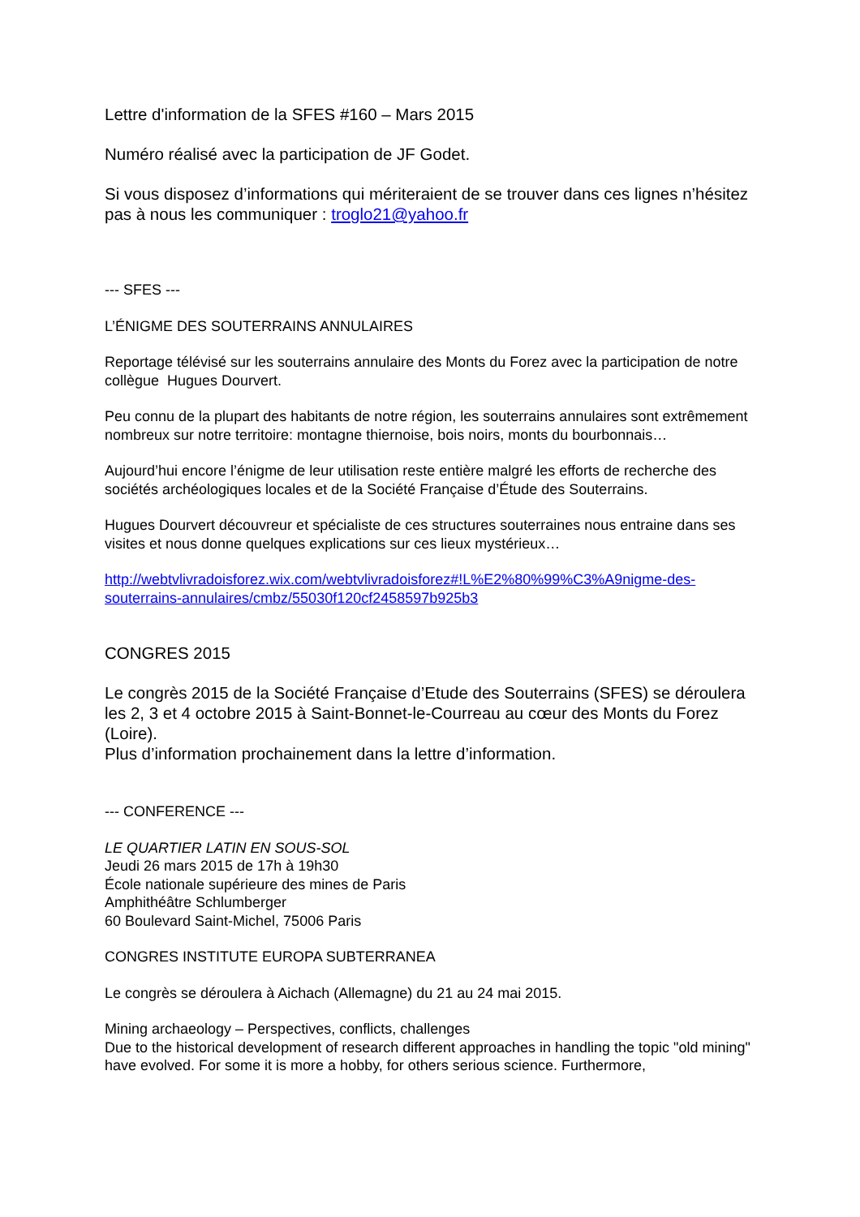Lettre d'information de la SFES #160 – Mars 2015
Numéro réalisé avec la participation de JF Godet.
Si vous disposez d’informations qui mériteraient de se trouver dans ces lignes n’hésitez pas à nous les communiquer : troglo21@yahoo.fr
--- SFES ---
L’ÉNIGME DES SOUTERRAINS ANNULAIRES
Reportage télévisé sur les souterrains annulaire des Monts du Forez avec la participation de notre collègue Hugues Dourvert.
Peu connu de la plupart des habitants de notre région, les souterrains annulaires sont extrêmement nombreux sur notre territoire: montagne thiernoise, bois noirs, monts du bourbonnais…
Aujourd’hui encore l’énigme de leur utilisation reste entière malgré les efforts de recherche des sociétés archéologiques locales et de la Société Française d’Étude des Souterrains.
Hugues Dourvert découvreur et spécialiste de ces structures souterraines nous entraine dans ses visites et nous donne quelques explications sur ces lieux mystérieux…
http://webtvlivradoisforez.wix.com/webtvlivradoisforez#!L%E2%80%99%C3%A9nigme-des-souterrains-annulaires/cmbz/55030f120cf2458597b925b3
CONGRES 2015
Le congrès 2015 de la Société Française d’Etude des Souterrains (SFES) se déroulera les 2, 3 et 4 octobre 2015 à Saint-Bonnet-le-Courreau au cœur des Monts du Forez (Loire).
Plus d’information prochainement dans la lettre d’information.
--- CONFERENCE ---
LE QUARTIER LATIN EN SOUS-SOL
Jeudi 26 mars 2015 de 17h à 19h30
École nationale supérieure des mines de Paris
Amphithéâtre Schlumberger
60 Boulevard Saint-Michel, 75006 Paris
CONGRES INSTITUTE EUROPA SUBTERRANEA
Le congrès se déroulera à Aichach (Allemagne) du 21 au 24 mai 2015.
Mining archaeology – Perspectives, conflicts, challenges
Due to the historical development of research different approaches in handling the topic "old mining" have evolved. For some it is more a hobby, for others serious science. Furthermore,